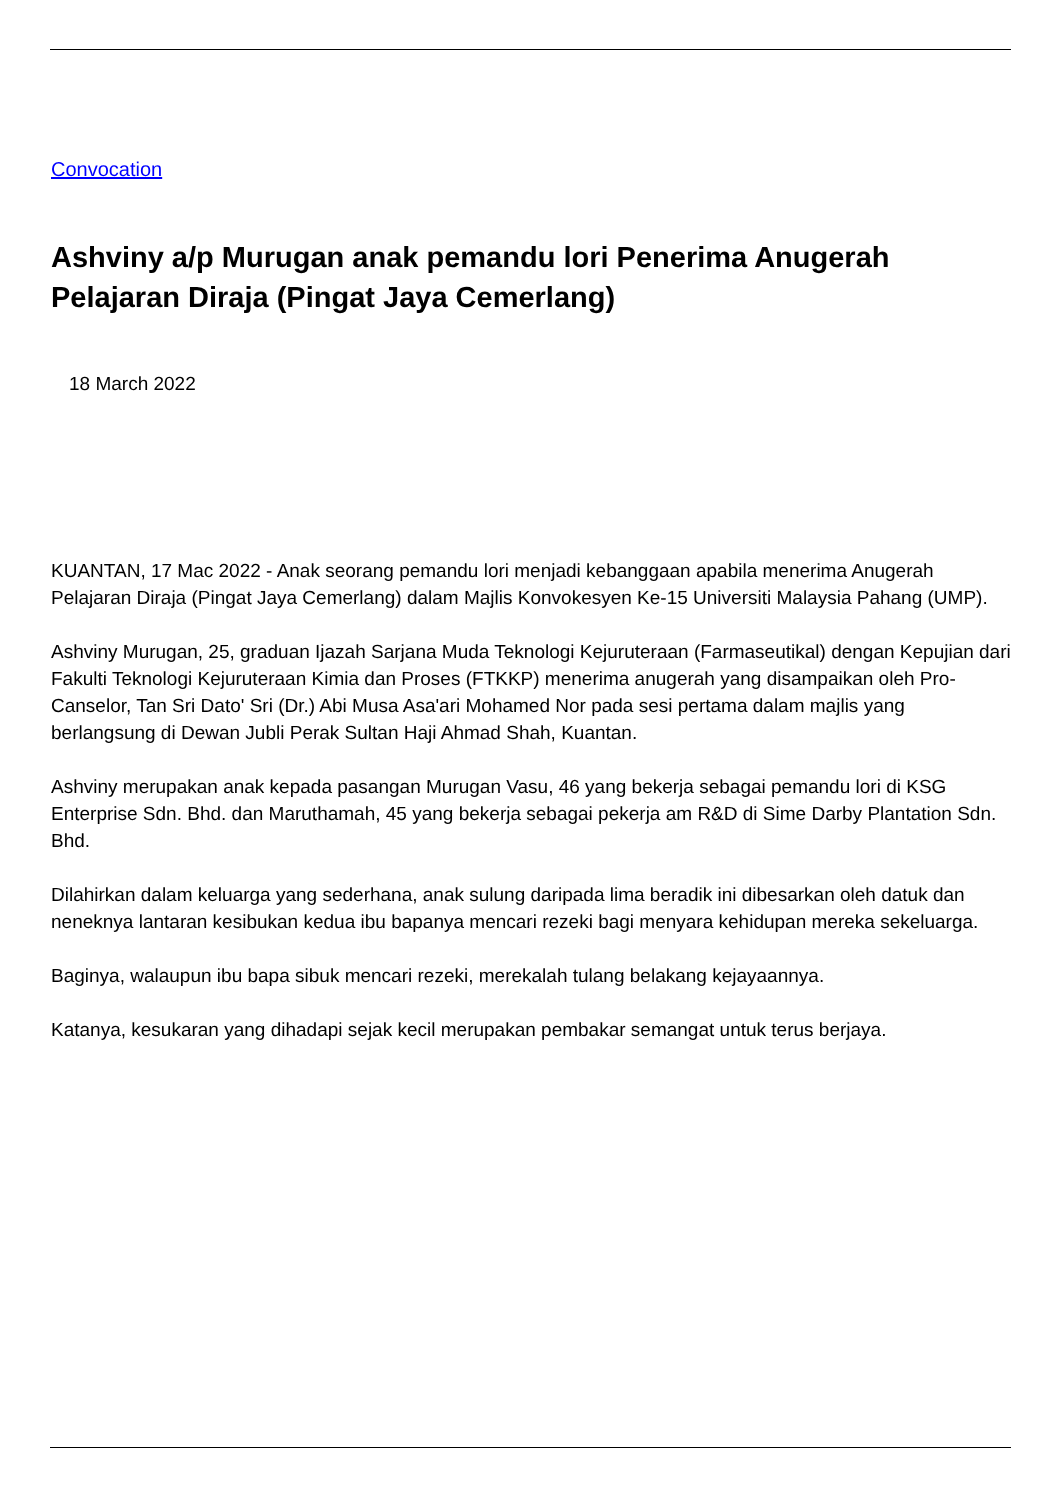Convocation
Ashviny a/p Murugan anak pemandu lori Penerima Anugerah Pelajaran Diraja (Pingat Jaya Cemerlang)
18 March 2022
KUANTAN, 17 Mac 2022 - Anak seorang pemandu lori menjadi kebanggaan apabila menerima Anugerah Pelajaran Diraja (Pingat Jaya Cemerlang) dalam Majlis Konvokesyen Ke-15 Universiti Malaysia Pahang (UMP).
Ashviny Murugan, 25, graduan Ijazah Sarjana Muda Teknologi Kejuruteraan (Farmaseutikal) dengan Kepujian dari Fakulti Teknologi Kejuruteraan Kimia dan Proses (FTKKP) menerima anugerah yang disampaikan oleh Pro-Canselor, Tan Sri Dato' Sri (Dr.) Abi Musa Asa'ari Mohamed Nor pada sesi pertama dalam majlis yang berlangsung di Dewan Jubli Perak Sultan Haji Ahmad Shah, Kuantan.
Ashviny merupakan anak kepada pasangan Murugan Vasu, 46 yang bekerja sebagai pemandu lori di KSG Enterprise Sdn. Bhd. dan Maruthamah, 45 yang bekerja sebagai pekerja am R&D di Sime Darby Plantation Sdn. Bhd.
Dilahirkan dalam keluarga yang sederhana, anak sulung daripada lima beradik ini dibesarkan oleh datuk dan neneknya lantaran kesibukan kedua ibu bapanya mencari rezeki bagi menyara kehidupan mereka sekeluarga.
Baginya, walaupun ibu bapa sibuk mencari rezeki, merekalah tulang belakang kejayaannya.
Katanya, kesukaran yang dihadapi sejak kecil merupakan pembakar semangat untuk terus berjaya.